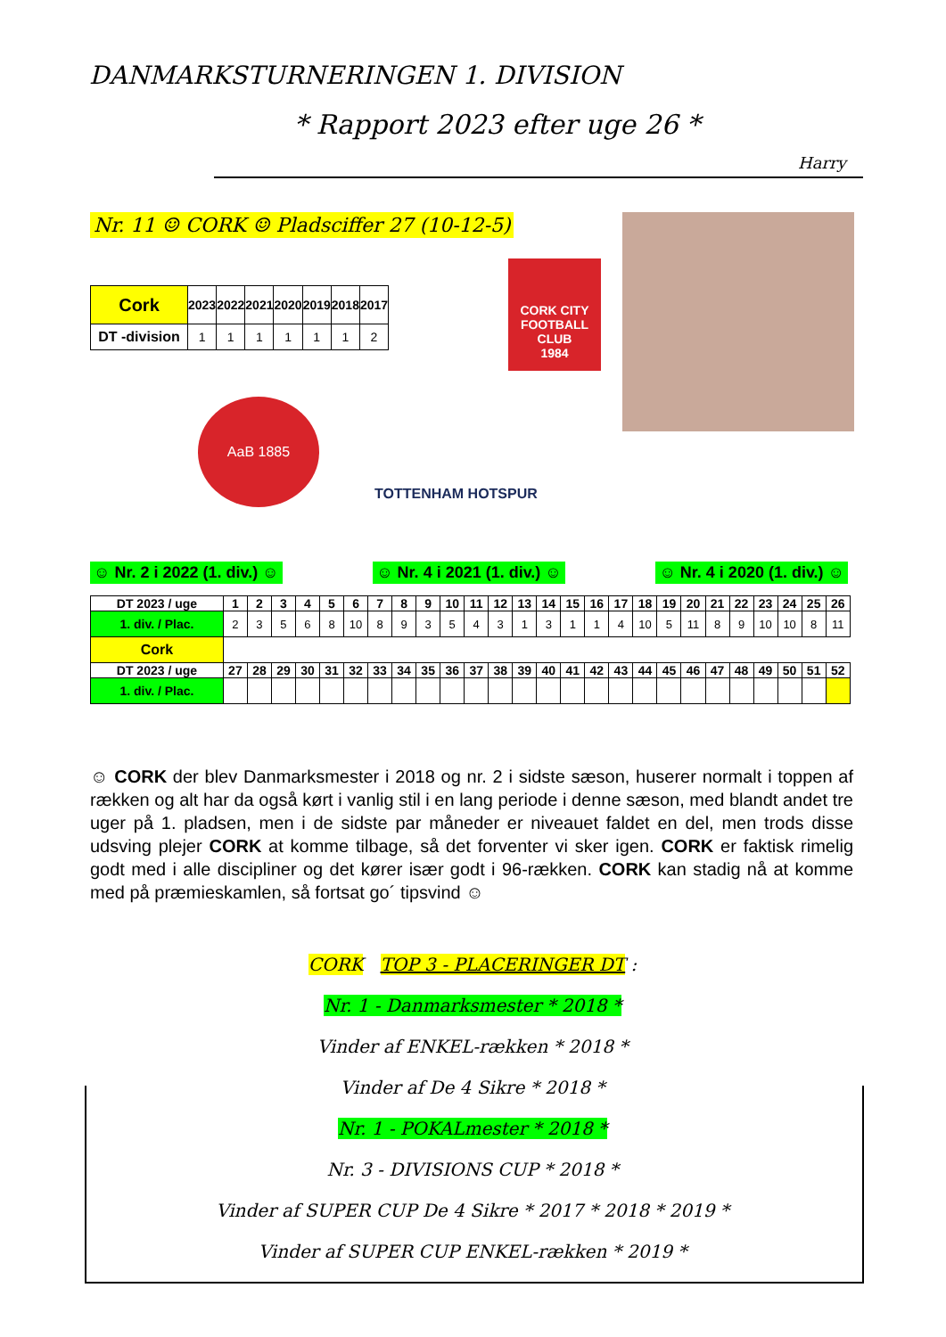DANMARKSTURNERINGEN 1. DIVISION
* Rapport 2023 efter uge 26 *
Harry
Nr. 11 ☺ CORK ☺ Pladsciffer 27 (10-12-5)
AaB 1885
TOTTENHAM HOTSPUR
CORK CITY
FOOTBALL CLUB
1984
| Cork | 2023 | 2022 | 2021 | 2020 | 2019 | 2018 | 2017 |
| DT -division | 1 | 1 | 1 | 1 | 1 | 1 | 2 |
☺ Nr. 2 i 2022 (1. div.) ☺ ☺ Nr. 4 i 2021 (1. div.) ☺ ☺ Nr. 4 i 2020 (1. div.) ☺
| DT 2023 / uge | 1 | 2 | 3 | 4 | 5 | 6 | 7 | 8 | 9 | 10 | 11 | 12 | 13 | 14 | 15 | 16 | 17 | 18 | 19 | 20 | 21 | 22 | 23 | 24 | 25 | 26 |
| --- | --- | --- | --- | --- | --- | --- | --- | --- | --- | --- | --- | --- | --- | --- | --- | --- | --- | --- | --- | --- | --- | --- | --- | --- | --- | --- |
| 1. div. / Plac. | 2 | 3 | 5 | 6 | 8 | 10 | 8 | 9 | 3 | 5 | 4 | 3 | 1 | 3 | 1 | 1 | 4 | 10 | 5 | 11 | 8 | 9 | 10 | 10 | 8 | 11 |
| Cork | | | | | | | | | | | | | | | | | | | | | | | | | | |
| DT 2023 / uge | 27 | 28 | 29 | 30 | 31 | 32 | 33 | 34 | 35 | 36 | 37 | 38 | 39 | 40 | 41 | 42 | 43 | 44 | 45 | 46 | 47 | 48 | 49 | 50 | 51 | 52 |
| 1. div. / Plac. | | | | | | | | | | | | | | | | | | | | | | | | | | |
☺ CORK der blev Danmarksmester i 2018 og nr. 2 i sidste sæson, huserer normalt i toppen af rækken og alt har da også kørt i vanlig stil i en lang periode i denne sæson, med blandt andet tre uger på 1. pladsen, men i de sidste par måneder er niveauet faldet en del, men trods disse udsving plejer CORK at komme tilbage, så det forventer vi sker igen. CORK er faktisk rimelig godt med i alle discipliner og det kører især godt i 96-rækken. CORK kan stadig nå at komme med på præmieskamlen, så fortsat go´ tipsvind ☺
CORK TOP 3 - PLACERINGER DT :
Nr. 1 - Danmarksmester * 2018 *
Vinder af ENKEL-rækken * 2018 *
Vinder af De 4 Sikre * 2018 *
Nr. 1 - POKALmester * 2018 *
Nr. 3 - DIVISIONS CUP * 2018 *
Vinder af SUPER CUP De 4 Sikre * 2017 * 2018 * 2019 *
Vinder af SUPER CUP ENKEL-rækken * 2019 *